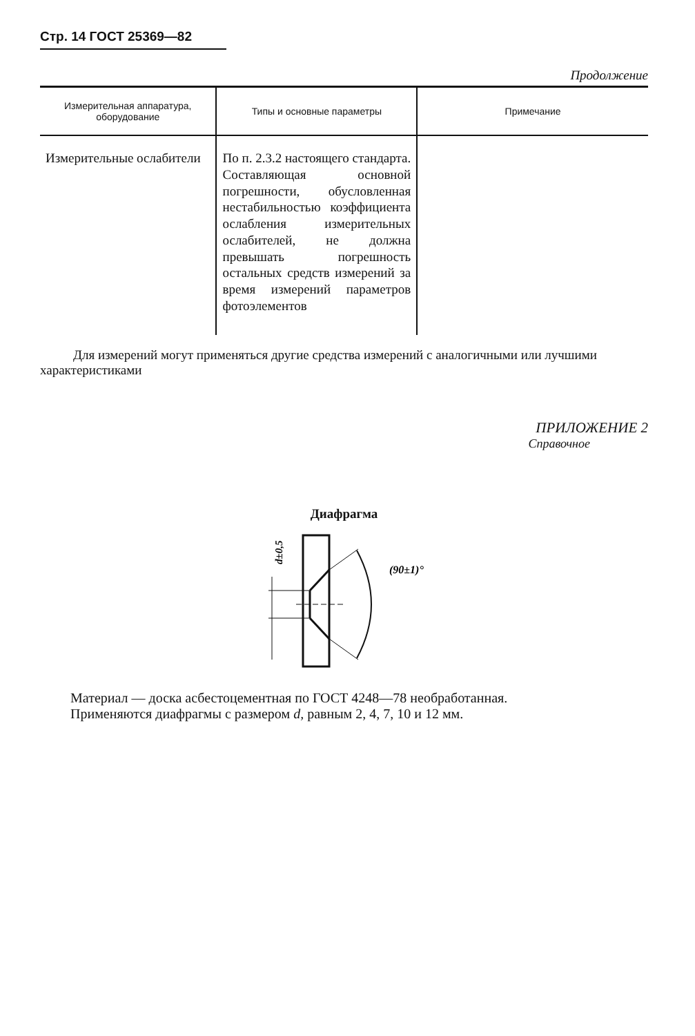Стр. 14 ГОСТ 25369—82
Продолжение
| Измерительная аппаратура, оборудование | Типы и основные параметры | Примечание |
| --- | --- | --- |
| Измерительные ослабители | По п. 2.3.2 настоящего стандарта. Составляющая основной погрешности, обусловленная нестабильностью коэффициента ослабления измерительных ослабителей, не должна превышать погрешность остальных средств измерений за время измерений параметров фотоэлементов | |
Для измерений могут применяться другие средства измерений с аналогичными или лучшими характеристиками
ПРИЛОЖЕНИЕ 2
Справочное
Диафрагма
d±0,5
(90±1)°
Материал — доска асбестоцементная по ГОСТ 4248—78 необработанная.
Применяются диафрагмы с размером d, равным 2, 4, 7, 10 и 12 мм.